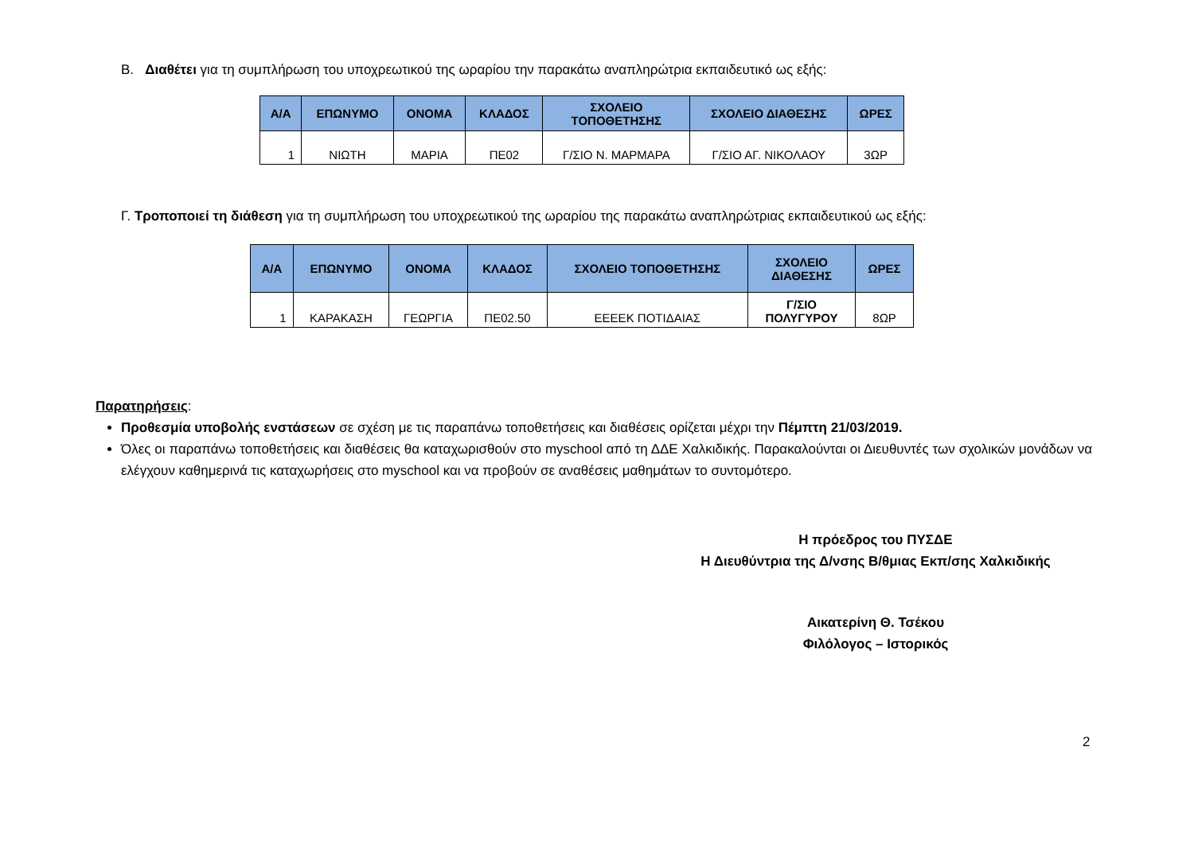Β. Διαθέτει για τη συμπλήρωση του υποχρεωτικού της ωραρίου την παρακάτω αναπληρώτρια εκπαιδευτικό ως εξής:
| Α/Α | ΕΠΩΝΥΜΟ | ΟΝΟΜΑ | ΚΛΑΔΟΣ | ΣΧΟΛΕΙΟ ΤΟΠΟΘΕΤΗΣΗΣ | ΣΧΟΛΕΙΟ ΔΙΑΘΕΣΗΣ | ΩΡΕΣ |
| --- | --- | --- | --- | --- | --- | --- |
| 1 | ΝΙΩΤΗ | ΜΑΡΙΑ | ΠΕ02 | Γ/ΣΙΟ Ν. ΜΑΡΜΑΡΑ | Γ/ΣΙΟ ΑΓ. ΝΙΚΟΛΑΟΥ | 3ΩΡ |
Γ. Τροποποιεί τη διάθεση για τη συμπλήρωση του υποχρεωτικού της ωραρίου της παρακάτω αναπληρώτριας εκπαιδευτικού ως εξής:
| Α/Α | ΕΠΩΝΥΜΟ | ΟΝΟΜΑ | ΚΛΑΔΟΣ | ΣΧΟΛΕΙΟ ΤΟΠΟΘΕΤΗΣΗΣ | ΣΧΟΛΕΙΟ ΔΙΑΘΕΣΗΣ | ΩΡΕΣ |
| --- | --- | --- | --- | --- | --- | --- |
| 1 | ΚΑΡΑΚΑΣΗ | ΓΕΩΡΓΙΑ | ΠΕ02.50 | ΕΕΕΕΚ ΠΟΤΙΔΑΙΑΣ | Γ/ΣΙΟ ΠΟΛΥΓΥΡΟΥ | 8ΩΡ |
Παρατηρήσεις:
Προθεσμία υποβολής ενστάσεων σε σχέση με τις παραπάνω τοποθετήσεις και διαθέσεις ορίζεται μέχρι την Πέμπτη 21/03/2019.
Όλες οι παραπάνω τοποθετήσεις και διαθέσεις θα καταχωρισθούν στο myschool από τη ΔΔΕ Χαλκιδικής. Παρακαλούνται οι Διευθυντές των σχολικών μονάδων να ελέγχουν καθημερινά τις καταχωρήσεις στο myschool και να προβούν σε αναθέσεις μαθημάτων το συντομότερο.
Η πρόεδρος του ΠΥΣΔΕ
Η Διευθύντρια της Δ/νσης Β/θμιας Εκπ/σης Χαλκιδικής
Αικατερίνη Θ. Τσέκου
Φιλόλογος – Ιστορικός
2